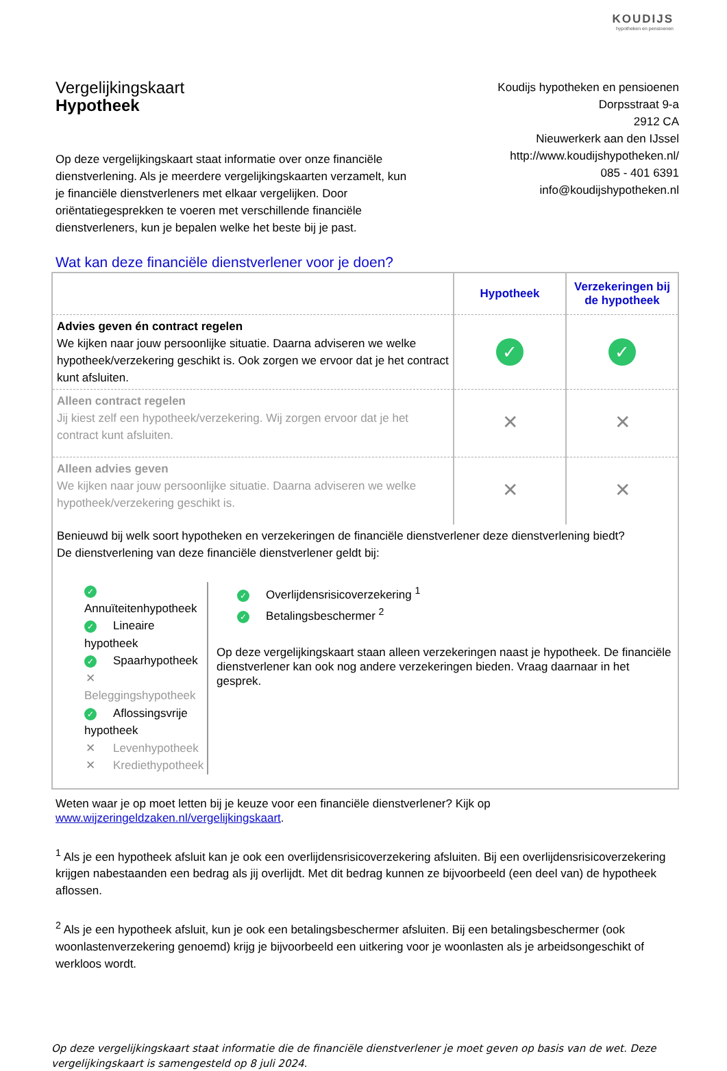KOUDIJS
hypotheken en pensioenen
Vergelijkingskaart
Hypotheek
Koudijs hypotheken en pensioenen
Dorpsstraat 9-a
2912 CA
Nieuwerkerk aan den IJssel
http://www.koudijshypotheken.nl/
085 - 401 6391
info@koudijshypotheken.nl
Op deze vergelijkingskaart staat informatie over onze financiële dienstverlening. Als je meerdere vergelijkingskaarten verzamelt, kun je financiële dienstverleners met elkaar vergelijken. Door oriëntatiegesprekken te voeren met verschillende financiële dienstverleners, kun je bepalen welke het beste bij je past.
Wat kan deze financiële dienstverlener voor je doen?
| | Hypotheek | Verzekeringen bij de hypotheek |
| Advies geven én contract regelen We kijken naar jouw persoonlijke situatie. Daarna adviseren we welke hypotheek/verzekering geschikt is. Ook zorgen we ervoor dat je het contract kunt afsluiten. | ✓ | ✓ |
| Alleen contract regelen Jij kiest zelf een hypotheek/verzekering. Wij zorgen ervoor dat je het contract kunt afsluiten. | ✕ | ✕ |
| Alleen advies geven We kijken naar jouw persoonlijke situatie. Daarna adviseren we welke hypotheek/verzekering geschikt is. | ✕ | ✕ |
Benieuwd bij welk soort hypotheken en verzekeringen de financiële dienstverlener deze dienstverlening biedt?
De dienstverlening van deze financiële dienstverlener geldt bij:
✓ Annuïteitenhypotheek
✓ Lineaire hypotheek
✓ Spaarhypotheek
✕ Beleggingshypotheek
✓ Aflossingsvrije hypotheek
✕ Levenhypotheek
✕ Krediethypotheek
✓ Overlijdensrisicoverzekering <sup>1</sup>
✓ Betalingsbeschermer <sup>2</sup>
Op deze vergelijkingskaart staan alleen verzekeringen naast je hypotheek. De financiële dienstverlener kan ook nog andere verzekeringen bieden. Vraag daarnaar in het gesprek.
Weten waar je op moet letten bij je keuze voor een financiële dienstverlener? Kijk op
www.wijzeringeldzaken.nl/vergelijkingskaart.
<sup>1</sup> Als je een hypotheek afsluit kan je ook een overlijdensrisicoverzekering afsluiten. Bij een overlijdensrisicoverzekering krijgen nabestaanden een bedrag als jij overlijdt. Met dit bedrag kunnen ze bijvoorbeeld (een deel van) de hypotheek aflossen.
<sup>2</sup> Als je een hypotheek afsluit, kun je ook een betalingsbeschermer afsluiten. Bij een betalingsbeschermer (ook woonlastenverzekering genoemd) krijg je bijvoorbeeld een uitkering voor je woonlasten als je arbeidsongeschikt of werkloos wordt.
Op deze vergelijkingskaart staat informatie die de financiële dienstverlener je moet geven op basis van de wet. Deze vergelijkingskaart is samengesteld op 8 juli 2024.